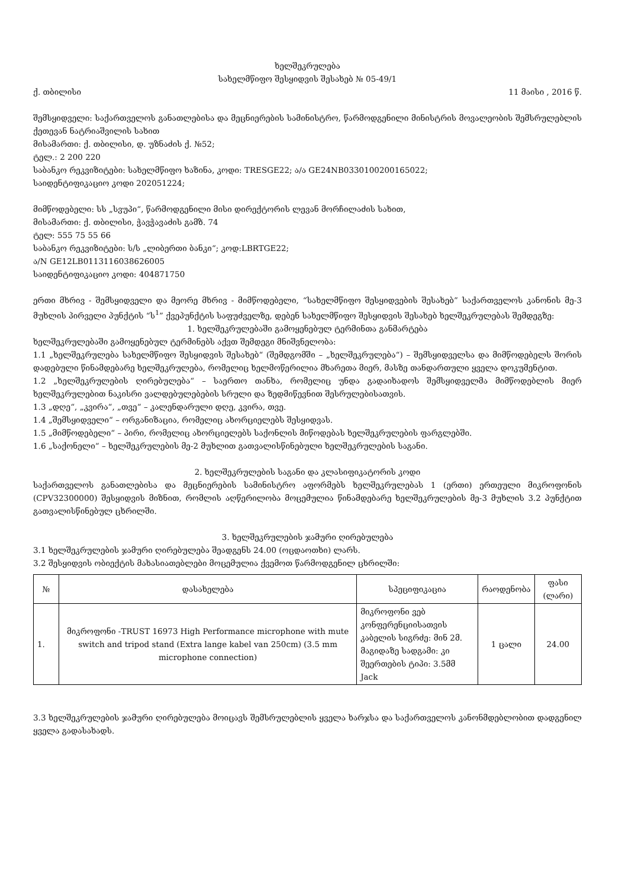ხელშეკრულება
სახელმწიფო შესყიდვის შესახებ № 05-49/1
ქ. თბილისი 11 მაისი , 2016 წ.
შემსყიდველი: საქართველოს განათლებისა და მეცნიერების სამინისტრო, წარმოდგენილი მინისტრის მოვალეობის შემსრულებლის ქეთევან ნატრიაშვილის სახით
მისამართი: ქ. თბილისი, დ. უზნაძის ქ. №52;
ტელ.: 2 200 220
საბანკო რეკვიზიტები: სახელმწიფო ხაზინა, კოდი: TRESGE22; ა/ა GE24NB0330100200165022;
საიდენტიფიკაციო კოდი 202051224;
მიმწოდებელი: სს „სვუპი“, წარმოდგენილი მისი დირექტორის ლევან მორჩილაძის სახით,
მისამართი: ქ. თბილისი, ჭავჭავაძის გამზ. 74
ტელ: 555 75 55 66
საბანკო რეკვიზიტები: ს/ს „ლიბერთი ბანკი“; კოდ:LBRTGE22;
ა/N GE12LB0113116038626005
საიდენტიფიკაციო კოდი: 404871750
ერთი მხრივ - შემსყიდველი და მეორე მხრივ - მიმწოდებელი, “სახელმწიფო შესყიდვების შესახებ” საქართველოს კანონის მე-3 მუხლის პირველი პუნქტის “ს<sup>1</sup>” ქვეპუნქტის საფუძველზე, დებენ სახელმწიფო შესყიდვის შესახებ ხელშეკრულებას შემდეგზე:
1. ხელშეკრულებაში გამოყენებულ ტერმინთა განმარტება
ხელშეკრულებაში გამოყენებულ ტერმინებს აქვთ შემდეგი მნიშვნელობა:
1.1 „ხელშეკრულება სახელმწიფო შესყიდვის შესახებ“ (შემდგომში – „ხელშეკრულება“) – შემსყიდველსა და მიმწოდებელს შორის დადებული წინამდებარე ხელშეკრულება, რომელიც ხელმოწერილია მხარეთა მიერ, მასზე თანდართული ყველა დოკუმენტით.
1.2 „ხელშეკრულების ღირებულება“ – საერთო თანხა, რომელიც უნდა გადაიხადოს შემსყიდველმა მიმწოდებლის მიერ ხელშეკრულებით ნაკისრი ვალდებულებების სრული და ზედმიწევნით შესრულებისათვის.
1.3 „დღე“, „კვირა“, „თვე“ – კალენდარული დღე, კვირა, თვე.
1.4 „შემსყიდველი“ – ორგანიზაცია, რომელიც ახორციელებს შესყიდვას.
1.5 „მიმწოდებელი“ – პირი, რომელიც ახორციელებს საქონლის მიწოდებას ხელშეკრულების ფარგლებში.
1.6 „საქონელი“ – ხელშეკრულების მე-2 მუხლით გათვალისწინებული ხელშეკრულების საგანი.
2. ხელშეკრულების საგანი და კლასიფიკატორის კოდი
საქართველოს განათლებისა და მეცნიერების სამინისტრო აფორმებს ხელშეკრულებას 1 (ერთი) ერთეული მიკროფონის (CPV32300000) შესყიდვის მიზნით, რომლის აღწერილობა მოცემულია წინამდებარე ხელშეკრულების მე-3 მუხლის 3.2 პუნქტით გათვალისწინებულ ცხრილში.
3. ხელშეკრულების ჯამური ღირებულება
3.1 ხელშეკრულების ჯამური ღირებულება შეადგენს 24.00 (ოცდაოთხი) ლარს.
3.2 შესყიდვის ობიექტის მახასიათებლები მოცემულია ქვემოთ წარმოდგენილ ცხრილში:
| № | დასახელება | სპეციფიკაცია | რაოდენობა | ფასი (ლარი) |
| --- | --- | --- | --- | --- |
| 1. | მიკროფონი -TRUST 16973 High Performance microphone with mute switch and tripod stand (Extra lange kabel van 250cm) (3.5 mm microphone connection) | მიკროფონი ვებ კონფერენციისათვის კაბელის სიგრძე: მინ 2მ. მაგიდაზე სადგამი: კი შეერთების ტიპი: 3.5მმ Jack | 1 ცალი | 24.00 |
3.3 ხელშეკრულების ჯამური ღირებულება მოიცავს შემსრულებლის ყველა ხარჯსა და საქართველოს კანონმდებლობით დადგენილ ყველა გადასახადს.